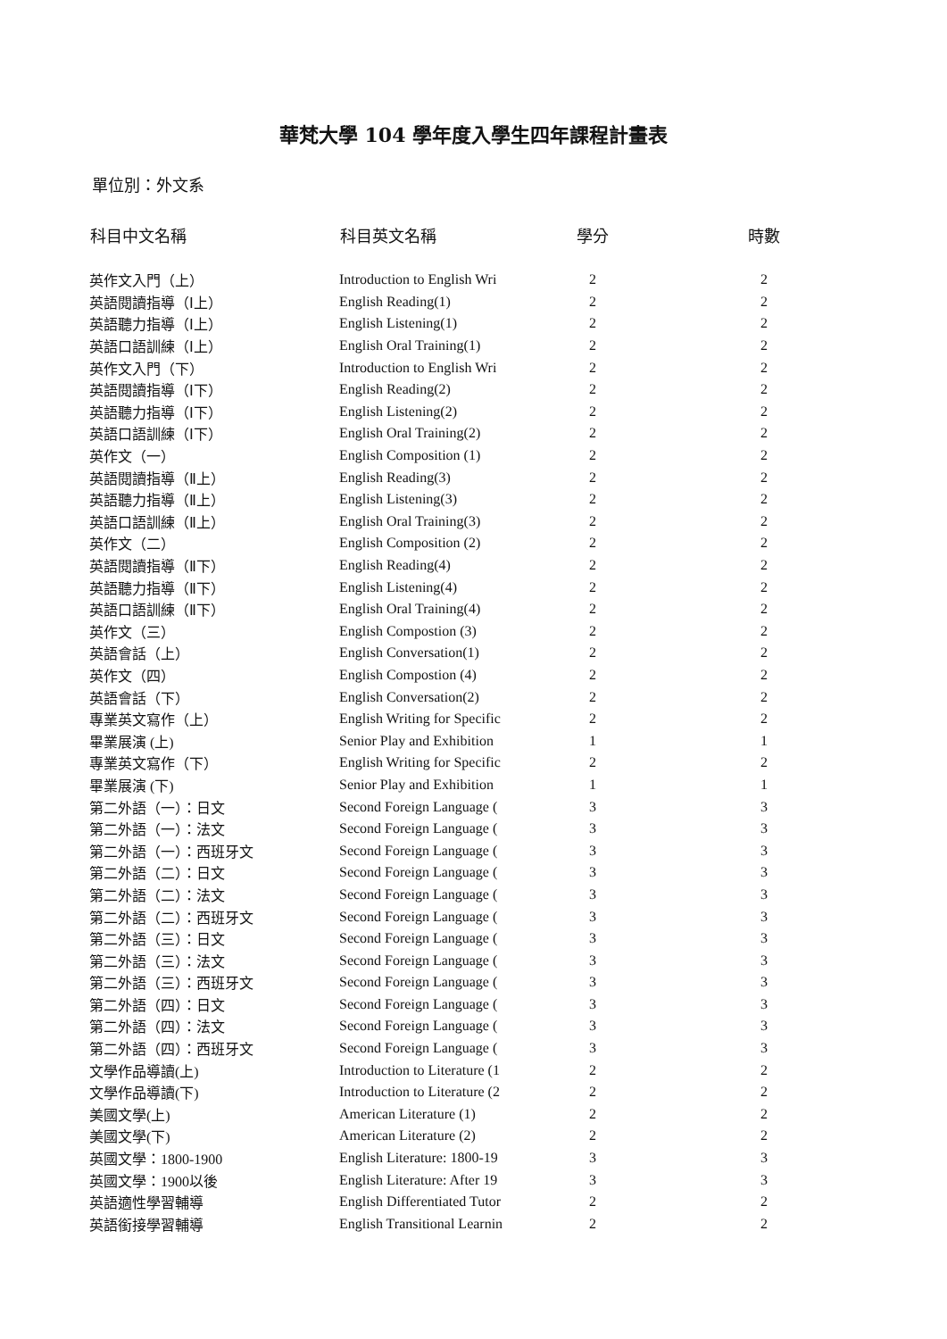華梵大學 104 學年度入學生四年課程計畫表
單位別：外文系
| 科目中文名稱 | 科目英文名稱 | 學分 | 時數 |
| --- | --- | --- | --- |
| 英作文入門（上） | Introduction to English Wri | 2 | 2 |
| 英語閱讀指導（Ⅰ上） | English Reading(1) | 2 | 2 |
| 英語聽力指導（Ⅰ上） | English Listening(1) | 2 | 2 |
| 英語口語訓練（Ⅰ上） | English Oral Training(1) | 2 | 2 |
| 英作文入門（下） | Introduction to English Wri | 2 | 2 |
| 英語閱讀指導（Ⅰ下） | English Reading(2) | 2 | 2 |
| 英語聽力指導（Ⅰ下） | English Listening(2) | 2 | 2 |
| 英語口語訓練（Ⅰ下） | English Oral Training(2) | 2 | 2 |
| 英作文（一） | English Composition (1) | 2 | 2 |
| 英語閱讀指導（Ⅱ上） | English Reading(3) | 2 | 2 |
| 英語聽力指導（Ⅱ上） | English Listening(3) | 2 | 2 |
| 英語口語訓練（Ⅱ上） | English Oral Training(3) | 2 | 2 |
| 英作文（二） | English Composition (2) | 2 | 2 |
| 英語閱讀指導（Ⅱ下） | English Reading(4) | 2 | 2 |
| 英語聽力指導（Ⅱ下） | English Listening(4) | 2 | 2 |
| 英語口語訓練（Ⅱ下） | English Oral Training(4) | 2 | 2 |
| 英作文（三） | English Compostion (3) | 2 | 2 |
| 英語會話（上） | English Conversation(1) | 2 | 2 |
| 英作文（四） | English Compostion (4) | 2 | 2 |
| 英語會話（下） | English Conversation(2) | 2 | 2 |
| 專業英文寫作（上） | English Writing for Specific | 2 | 2 |
| 畢業展演 (上) | Senior Play and Exhibition | 1 | 1 |
| 專業英文寫作（下） | English Writing for Specific | 2 | 2 |
| 畢業展演 (下) | Senior Play and Exhibition | 1 | 1 |
| 第二外語（一）：日文 | Second Foreign Language ( | 3 | 3 |
| 第二外語（一）：法文 | Second Foreign Language ( | 3 | 3 |
| 第二外語（一）：西班牙文 | Second Foreign Language ( | 3 | 3 |
| 第二外語（二）：日文 | Second Foreign Language ( | 3 | 3 |
| 第二外語（二）：法文 | Second Foreign Language ( | 3 | 3 |
| 第二外語（二）：西班牙文 | Second Foreign Language ( | 3 | 3 |
| 第二外語（三）：日文 | Second Foreign Language ( | 3 | 3 |
| 第二外語（三）：法文 | Second Foreign Language ( | 3 | 3 |
| 第二外語（三）：西班牙文 | Second Foreign Language ( | 3 | 3 |
| 第二外語（四）：日文 | Second Foreign Language ( | 3 | 3 |
| 第二外語（四）：法文 | Second Foreign Language ( | 3 | 3 |
| 第二外語（四）：西班牙文 | Second Foreign Language ( | 3 | 3 |
| 文學作品導讀(上) | Introduction to Literature (1 | 2 | 2 |
| 文學作品導讀(下) | Introduction to Literature (2 | 2 | 2 |
| 美國文學(上) | American Literature (1) | 2 | 2 |
| 美國文學(下) | American Literature (2) | 2 | 2 |
| 英國文學：1800-1900 | English Literature: 1800-19 | 3 | 3 |
| 英國文學：1900以後 | English Literature: After 19 | 3 | 3 |
| 英語適性學習輔導 | English Differentiated Tutor | 2 | 2 |
| 英語銜接學習輔導 | English Transitional Learnin | 2 | 2 |